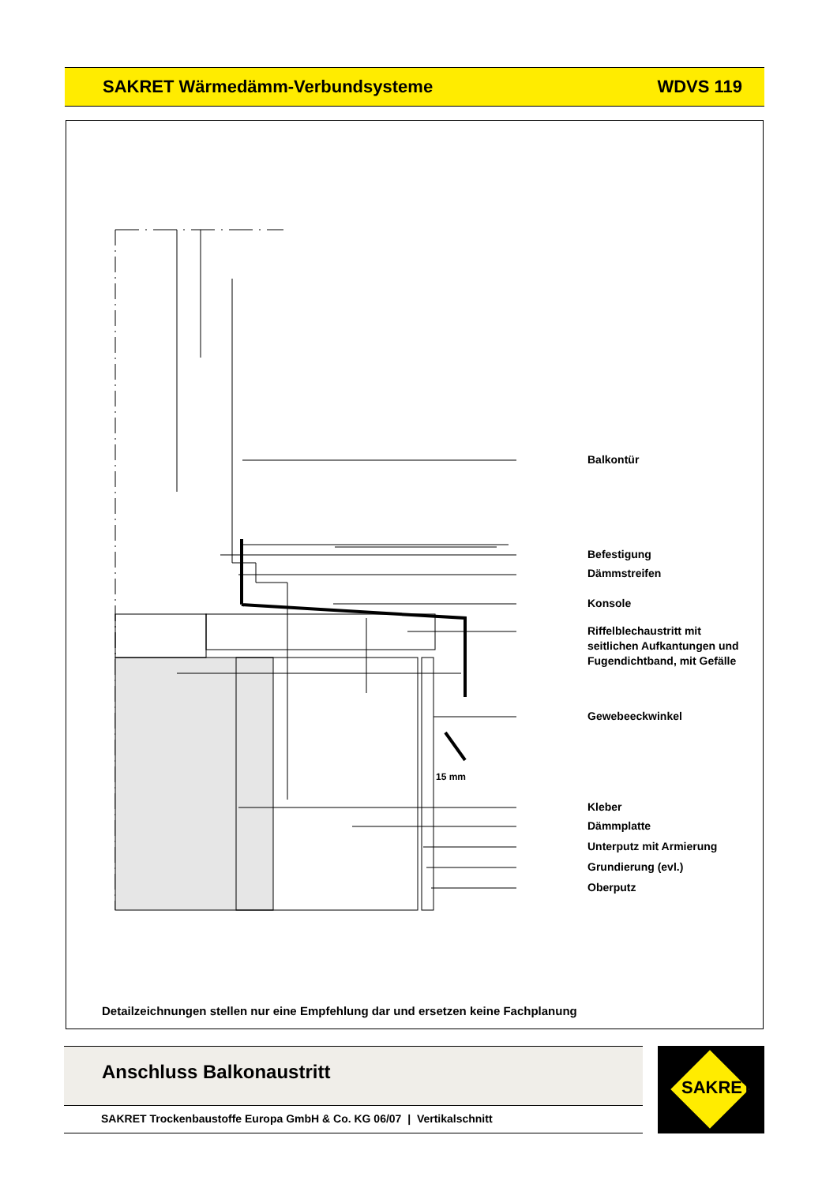SAKRET Wärmedämm-Verbundsysteme WDVS 119
15 mm
Balkontür
Befestigung
Dämmstreifen
Konsole
Riffelblechaustritt mit
seitlichen Aufkantungen und
Fugendichtband, mit Gefälle
Gewebeeckwinkel
Kleber
Dämmplatte
Unterputz mit Armierung
Grundierung (evl.)
Oberputz
Detailzeichnungen stellen nur eine Empfehlung dar und ersetzen keine Fachplanung
Anschluss Balkonaustritt
SAKRET Trockenbaustoffe Europa GmbH & Co. KG 06/07 | Vertikalschnitt
SAKRET®